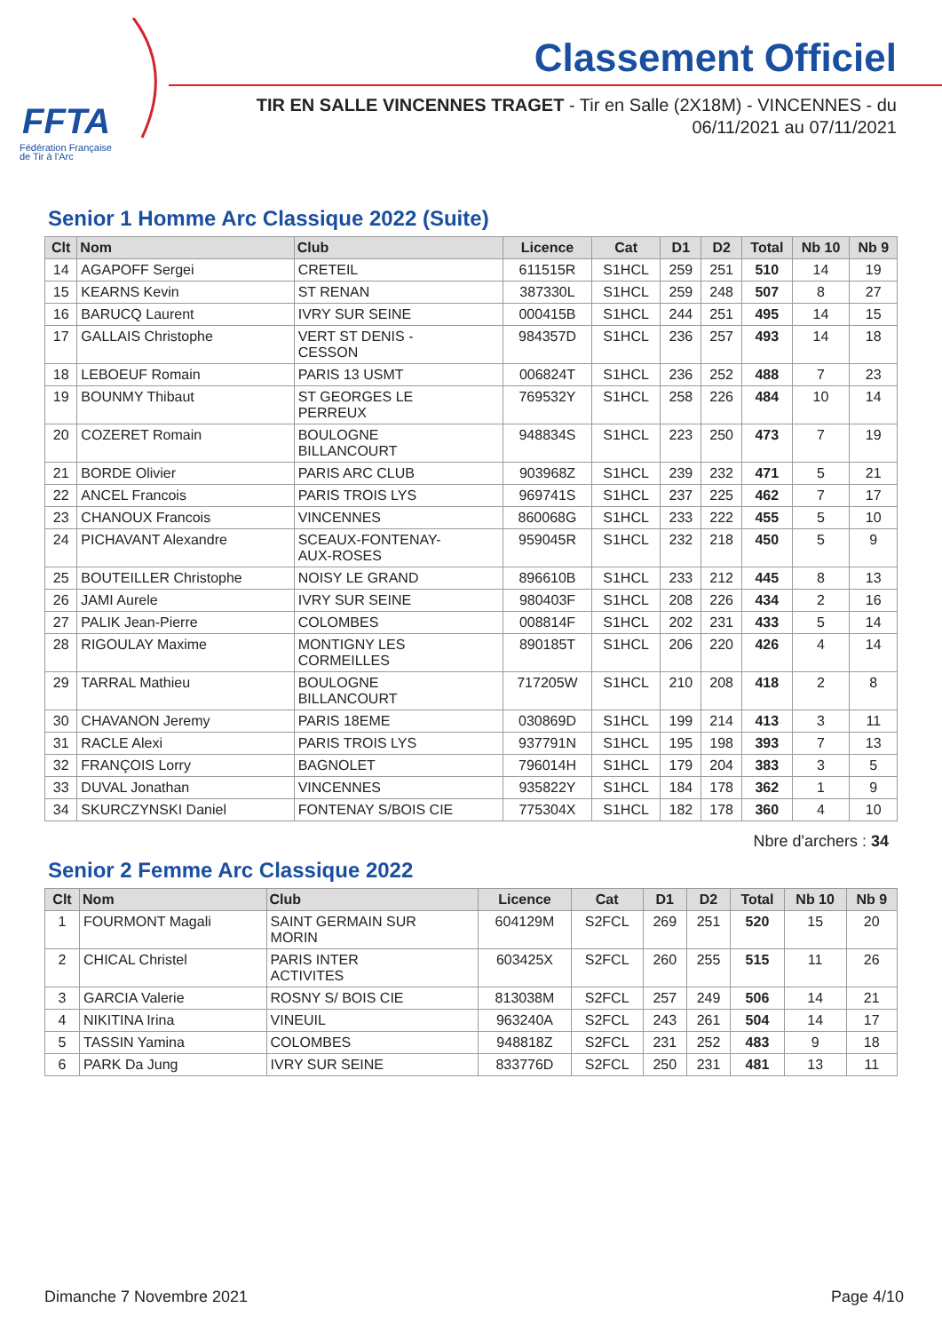FFTA
Fédération Française
de Tir à l'Arc
Classement Officiel
TIR EN SALLE VINCENNES TRAGET - Tir en Salle (2X18M) - VINCENNES - du 06/11/2021 au 07/11/2021
Senior 1 Homme Arc Classique 2022 (Suite)
| Clt | Nom | Club | Licence | Cat | D1 | D2 | Total | Nb 10 | Nb 9 |
| --- | --- | --- | --- | --- | --- | --- | --- | --- | --- |
| 14 | AGAPOFF Sergei | CRETEIL | 611515R | S1HCL | 259 | 251 | 510 | 14 | 19 |
| 15 | KEARNS Kevin | ST RENAN | 387330L | S1HCL | 259 | 248 | 507 | 8 | 27 |
| 16 | BARUCQ Laurent | IVRY SUR SEINE | 000415B | S1HCL | 244 | 251 | 495 | 14 | 15 |
| 17 | GALLAIS Christophe | VERT ST DENIS - CESSON | 984357D | S1HCL | 236 | 257 | 493 | 14 | 18 |
| 18 | LEBOEUF Romain | PARIS 13 USMT | 006824T | S1HCL | 236 | 252 | 488 | 7 | 23 |
| 19 | BOUNMY Thibaut | ST GEORGES LE PERREUX | 769532Y | S1HCL | 258 | 226 | 484 | 10 | 14 |
| 20 | COZERET Romain | BOULOGNE BILLANCOURT | 948834S | S1HCL | 223 | 250 | 473 | 7 | 19 |
| 21 | BORDE Olivier | PARIS ARC CLUB | 903968Z | S1HCL | 239 | 232 | 471 | 5 | 21 |
| 22 | ANCEL Francois | PARIS TROIS LYS | 969741S | S1HCL | 237 | 225 | 462 | 7 | 17 |
| 23 | CHANOUX Francois | VINCENNES | 860068G | S1HCL | 233 | 222 | 455 | 5 | 10 |
| 24 | PICHAVANT Alexandre | SCEAUX-FONTENAY- AUX-ROSES | 959045R | S1HCL | 232 | 218 | 450 | 5 | 9 |
| 25 | BOUTEILLER Christophe | NOISY LE GRAND | 896610B | S1HCL | 233 | 212 | 445 | 8 | 13 |
| 26 | JAMI Aurele | IVRY SUR SEINE | 980403F | S1HCL | 208 | 226 | 434 | 2 | 16 |
| 27 | PALIK Jean-Pierre | COLOMBES | 008814F | S1HCL | 202 | 231 | 433 | 5 | 14 |
| 28 | RIGOULAY Maxime | MONTIGNY LES CORMEILLES | 890185T | S1HCL | 206 | 220 | 426 | 4 | 14 |
| 29 | TARRAL Mathieu | BOULOGNE BILLANCOURT | 717205W | S1HCL | 210 | 208 | 418 | 2 | 8 |
| 30 | CHAVANON Jeremy | PARIS 18EME | 030869D | S1HCL | 199 | 214 | 413 | 3 | 11 |
| 31 | RACLE Alexi | PARIS TROIS LYS | 937791N | S1HCL | 195 | 198 | 393 | 7 | 13 |
| 32 | FRANÇOIS Lorry | BAGNOLET | 796014H | S1HCL | 179 | 204 | 383 | 3 | 5 |
| 33 | DUVAL Jonathan | VINCENNES | 935822Y | S1HCL | 184 | 178 | 362 | 1 | 9 |
| 34 | SKURCZYNSKI Daniel | FONTENAY S/BOIS CIE | 775304X | S1HCL | 182 | 178 | 360 | 4 | 10 |
Nbre d'archers : 34
Senior 2 Femme Arc Classique 2022
| Clt | Nom | Club | Licence | Cat | D1 | D2 | Total | Nb 10 | Nb 9 |
| --- | --- | --- | --- | --- | --- | --- | --- | --- | --- |
| 1 | FOURMONT Magali | SAINT GERMAIN SUR MORIN | 604129M | S2FCL | 269 | 251 | 520 | 15 | 20 |
| 2 | CHICAL Christel | PARIS INTER ACTIVITES | 603425X | S2FCL | 260 | 255 | 515 | 11 | 26 |
| 3 | GARCIA Valerie | ROSNY S/ BOIS CIE | 813038M | S2FCL | 257 | 249 | 506 | 14 | 21 |
| 4 | NIKITINA Irina | VINEUIL | 963240A | S2FCL | 243 | 261 | 504 | 14 | 17 |
| 5 | TASSIN Yamina | COLOMBES | 948818Z | S2FCL | 231 | 252 | 483 | 9 | 18 |
| 6 | PARK Da Jung | IVRY SUR SEINE | 833776D | S2FCL | 250 | 231 | 481 | 13 | 11 |
Dimanche 7 Novembre 2021 Page 4/10